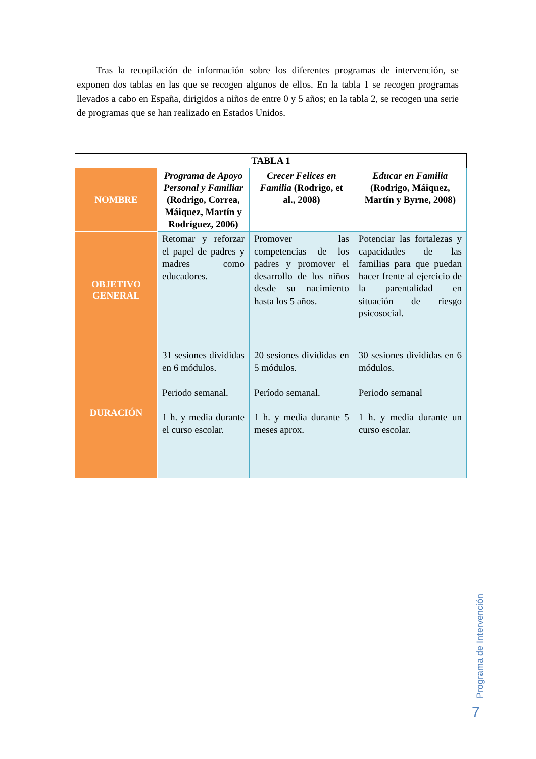Tras la recopilación de información sobre los diferentes programas de intervención, se exponen dos tablas en las que se recogen algunos de ellos. En la tabla 1 se recogen programas llevados a cabo en España, dirigidos a niños de entre 0 y 5 años; en la tabla 2, se recogen una serie de programas que se han realizado en Estados Unidos.
| TABLA 1 | | | |
| --- | --- | --- | --- |
| NOMBRE | Programa de Apoyo Personal y Familiar (Rodrigo, Correa, Máiquez, Martín y Rodríguez, 2006) | Crecer Felices en Familia (Rodrigo, et al., 2008) | Educar en Familia (Rodrigo, Máiquez, Martín y Byrne, 2008) |
| OBJETIVO GENERAL | Retomar y reforzar el papel de padres y madres como educadores. | Promover las competencias de los padres y promover el desarrollo de los niños desde su nacimiento hasta los 5 años. | Potenciar las fortalezas y capacidades de las familias para que puedan hacer frente al ejercicio de la parentalidad en situación de riesgo psicosocial. |
| DURACIÓN | 31 sesiones divididas en 6 módulos. Periodo semanal. 1 h. y media durante el curso escolar. | 20 sesiones divididas en 5 módulos. Período semanal. 1 h. y media durante 5 meses aprox. | 30 sesiones divididas en 6 módulos. Periodo semanal 1 h. y media durante un curso escolar. |
Programa de Intervención
7